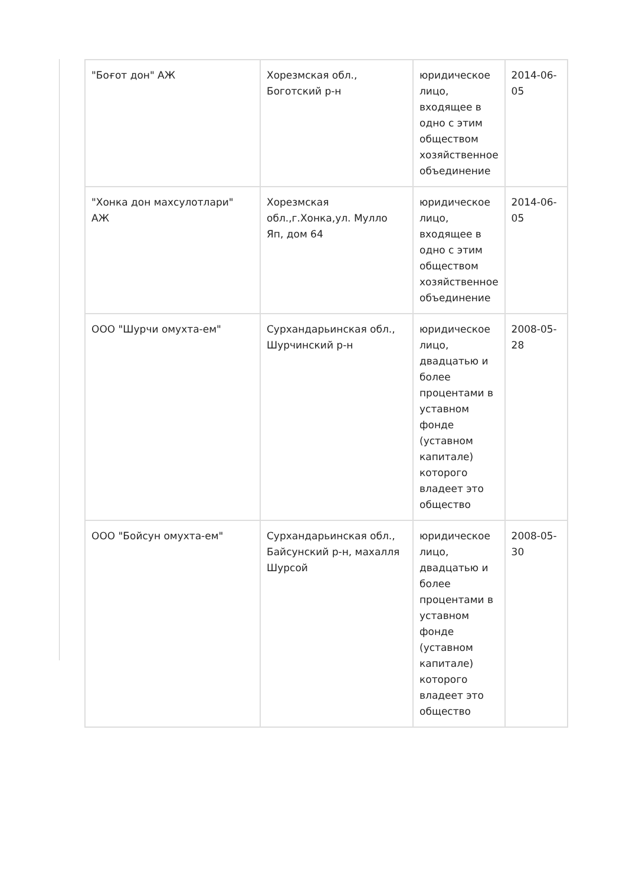| "Боғот дон" АЖ | Хорезмская обл., Боготский р-н | юридическое лицо, входящее в одно с этим обществом хозяйственное объединение | 2014-06-05 |
| "Хонка дон махсулотлари" АЖ | Хорезмская обл.,г.Хонка,ул. Мулло Яп, дом 64 | юридическое лицо, входящее в одно с этим обществом хозяйственное объединение | 2014-06-05 |
| ООО "Шурчи омухта-ем" | Сурхандарьинская обл., Шурчинский р-н | юридическое лицо, двадцатью и более процентами в уставном фонде (уставном капитале) которого владеет это общество | 2008-05-28 |
| ООО "Бойсун омухта-ем" | Сурхандарьинская обл., Байсунский р-н, махалля Шурсой | юридическое лицо, двадцатью и более процентами в уставном фонде (уставном капитале) которого владеет это общество | 2008-05-30 |